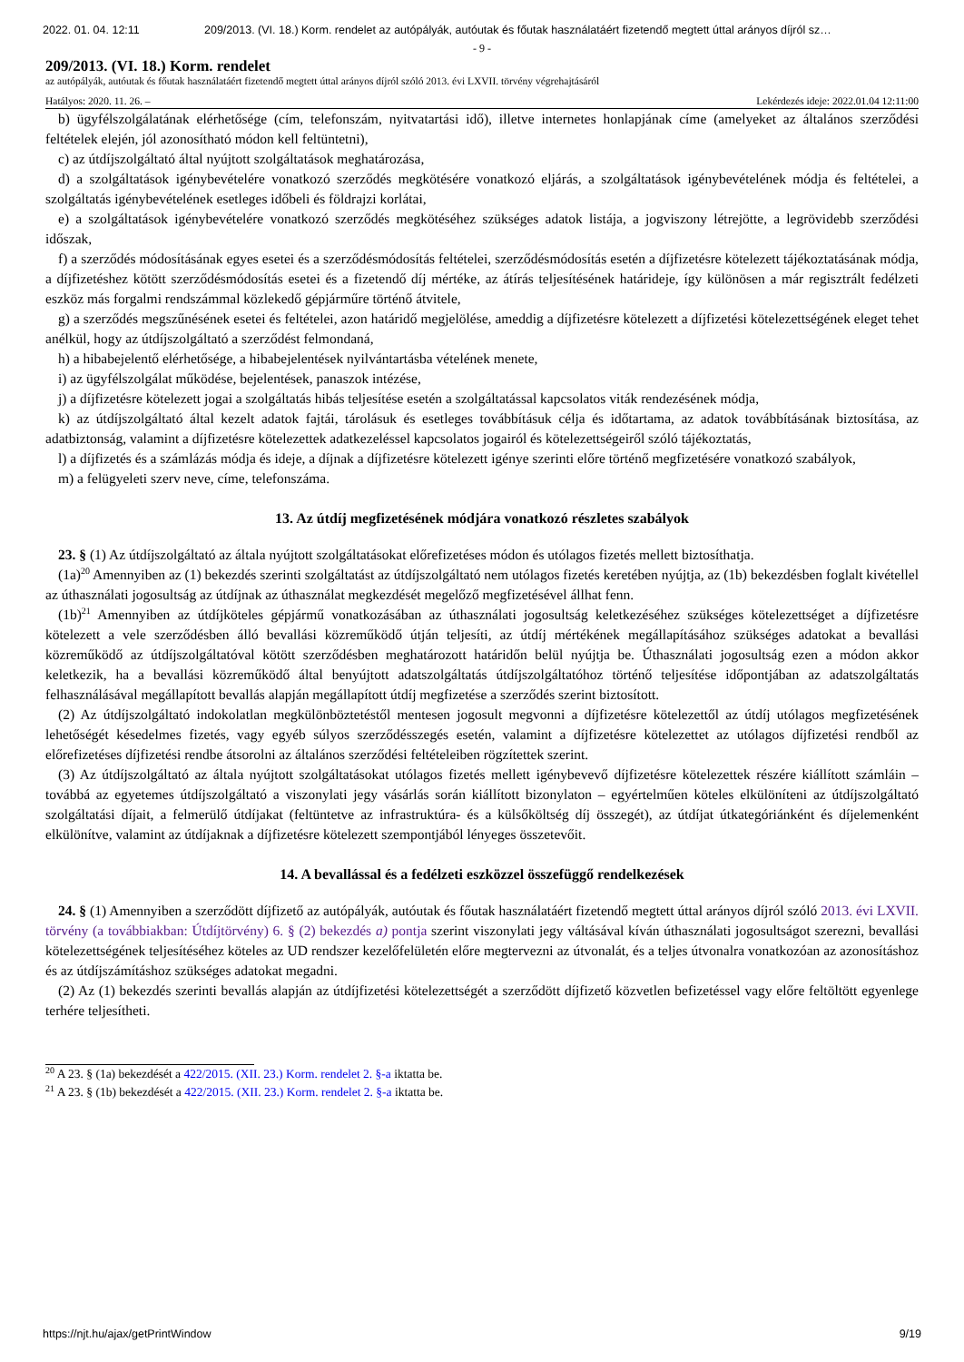2022. 01. 04. 12:11 209/2013. (VI. 18.) Korm. rendelet az autópályák, autóutak és főutak használatáért fizetendő megtett úttal arányos díjról sz…
- 9 -
209/2013. (VI. 18.) Korm. rendelet
az autópályák, autóutak és főutak használatáért fizetendő megtett úttal arányos díjról szóló 2013. évi LXVII. törvény végrehajtásáról
Hatályos: 2020. 11. 26. – Lekérdezés ideje: 2022.01.04 12:11:00
b) ügyfélszolgálatának elérhetősége (cím, telefonszám, nyitvatartási idő), illetve internetes honlapjának címe (amelyeket az általános szerződési feltételek elején, jól azonosítható módon kell feltüntetni),
c) az útdíjszolgáltató által nyújtott szolgáltatások meghatározása,
d) a szolgáltatások igénybevételére vonatkozó szerződés megkötésére vonatkozó eljárás, a szolgáltatások igénybevételének módja és feltételei, a szolgáltatás igénybevételének esetleges időbeli és földrajzi korlátai,
e) a szolgáltatások igénybevételére vonatkozó szerződés megkötéséhez szükséges adatok listája, a jogviszony létrejötte, a legrövidebb szerződési időszak,
f) a szerződés módosításának egyes esetei és a szerződésmódosítás feltételei, szerződésmódosítás esetén a díjfizetésre kötelezett tájékoztatásának módja, a díjfizetéshez kötött szerződésmódosítás esetei és a fizetendő díj mértéke, az átírás teljesítésének határideje, így különösen a már regisztrált fedélzeti eszköz más forgalmi rendszámmal közlekedő gépjárműre történő átvitele,
g) a szerződés megszűnésének esetei és feltételei, azon határidő megjelölése, ameddig a díjfizetésre kötelezett a díjfizetési kötelezettségének eleget tehet anélkül, hogy az útdíjszolgáltató a szerződést felmondaná,
h) a hibabejelentő elérhetősége, a hibabejelentések nyilvántartásba vételének menete,
i) az ügyfélszolgálat működése, bejelentések, panaszok intézése,
j) a díjfizetésre kötelezett jogai a szolgáltatás hibás teljesítése esetén a szolgáltatással kapcsolatos viták rendezésének módja,
k) az útdíjszolgáltató által kezelt adatok fajtái, tárolásuk és esetleges továbbításuk célja és időtartama, az adatok továbbításának biztosítása, az adatbiztonság, valamint a díjfizetésre kötelezettek adatkezeléssel kapcsolatos jogairól és kötelezettségeiről szóló tájékoztatás,
l) a díjfizetés és a számlázás módja és ideje, a díjnak a díjfizetésre kötelezett igénye szerinti előre történő megfizetésére vonatkozó szabályok,
m) a felügyeleti szerv neve, címe, telefonszáma.
13. Az útdíj megfizetésének módjára vonatkozó részletes szabályok
23. § (1) Az útdíjszolgáltató az általa nyújtott szolgáltatásokat előrefizetéses módon és utólagos fizetés mellett biztosíthatja.
(1a)<sup>20</sup> Amennyiben az (1) bekezdés szerinti szolgáltatást az útdíjszolgáltató nem utólagos fizetés keretében nyújtja, az (1b) bekezdésben foglalt kivétellel az úthasználati jogosultság az útdíjnak az úthasználat megkezdését megelőző megfizetésével állhat fenn.
(1b)<sup>21</sup> Amennyiben az útdíjköteles gépjármű vonatkozásában az úthasználati jogosultság keletkezéséhez szükséges kötelezettséget a díjfizetésre kötelezett a vele szerződésben álló bevallási közreműködő útján teljesíti, az útdíj mértékének megállapításához szükséges adatokat a bevallási közreműködő az útdíjszolgáltatóval kötött szerződésben meghatározott határidőn belül nyújtja be. Úthasználati jogosultság ezen a módon akkor keletkezik, ha a bevallási közreműködő által benyújtott adatszolgáltatás útdíjszolgáltatóhoz történő teljesítése időpontjában az adatszolgáltatás felhasználásával megállapított bevallás alapján megállapított útdíj megfizetése a szerződés szerint biztosított.
(2) Az útdíjszolgáltató indokolatlan megkülönböztetéstől mentesen jogosult megvonni a díjfizetésre kötelezettől az útdíj utólagos megfizetésének lehetőségét késedelmes fizetés, vagy egyéb súlyos szerződésszegés esetén, valamint a díjfizetésre kötelezettet az utólagos díjfizetési rendből az előrefizetéses díjfizetési rendbe átsorolni az általános szerződési feltételeiben rögzítettek szerint.
(3) Az útdíjszolgáltató az általa nyújtott szolgáltatásokat utólagos fizetés mellett igénybevevő díjfizetésre kötelezettek részére kiállított számláin – továbbá az egyetemes útdíjszolgáltató a viszonylati jegy vásárlás során kiállított bizonylaton – egyértelműen köteles elkülöníteni az útdíjszolgáltató szolgáltatási díjait, a felmerülő útdíjakat (feltüntetve az infrastruktúra- és a külsőköltség díj összegét), az útdíjat útkategóriánként és díjelemenként elkülönítve, valamint az útdíjaknak a díjfizetésre kötelezett szempontjából lényeges összetevőit.
14. A bevallással és a fedélzeti eszközzel összefüggő rendelkezések
24. § (1) Amennyiben a szerződött díjfizető az autópályák, autóutak és főutak használatáért fizetendő megtett úttal arányos díjról szóló 2013. évi LXVII. törvény (a továbbiakban: Útdíjtörvény) 6. § (2) bekezdés a) pontja szerint viszonylati jegy váltásával kíván úthasználati jogosultságot szerezni, bevallási kötelezettségének teljesítéséhez köteles az UD rendszer kezelőfelületén előre megtervezni az útvonalát, és a teljes útvonalra vonatkozóan az azonosításhoz és az útdíjszámításhoz szükséges adatokat megadni.
(2) Az (1) bekezdés szerinti bevallás alapján az útdíjfizetési kötelezettségét a szerződött díjfizető közvetlen befizetéssel vagy előre feltöltött egyenlege terhére teljesítheti.
<sup>20</sup> A 23. § (1a) bekezdését a 422/2015. (XII. 23.) Korm. rendelet 2. §-a iktatta be.
<sup>21</sup> A 23. § (1b) bekezdését a 422/2015. (XII. 23.) Korm. rendelet 2. §-a iktatta be.
https://njt.hu/ajax/getPrintWindow 9/19